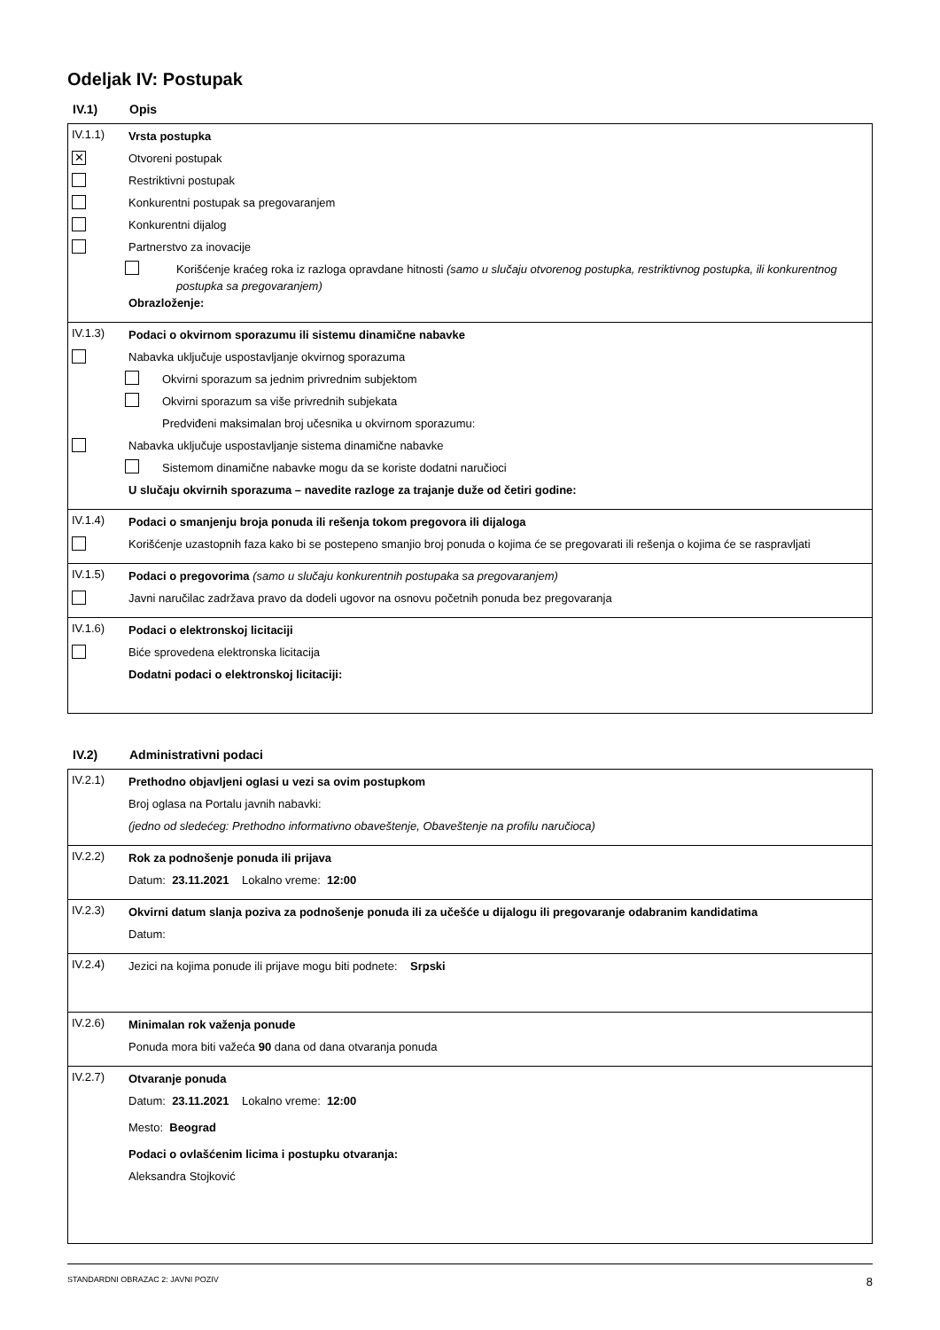Odeljak IV: Postupak
IV.1) Opis
IV.1.1)
Vrsta postupka
✕
Otvoreni postupak
Restriktivni postupak
Konkurentni postupak sa pregovaranjem
Konkurentni dijalog
Partnerstvo za inovacije
Korišćenje kraćeg roka iz razloga opravdane hitnosti (samo u slučaju otvorenog postupka, restriktivnog postupka, ili konkurentnog postupka sa pregovaranjem)
Obrazloženje:
IV.1.3)
Podaci o okvirnom sporazumu ili sistemu dinamične nabavke
Nabavka uključuje uspostavljanje okvirnog sporazuma
Okvirni sporazum sa jednim privrednim subjektom
Okvirni sporazum sa više privrednih subjekata
Predviđeni maksimalan broj učesnika u okvirnom sporazumu:
Nabavka uključuje uspostavljanje sistema dinamične nabavke
Sistemom dinamične nabavke mogu da se koriste dodatni naručioci
U slučaju okvirnih sporazuma – navedite razloge za trajanje duže od četiri godine:
IV.1.4)
Podaci o smanjenju broja ponuda ili rešenja tokom pregovora ili dijaloga
Korišćenje uzastopnih faza kako bi se postepeno smanjio broj ponuda o kojima će se pregovarati ili rešenja o kojima će se raspravljati
IV.1.5)
Podaci o pregovorima (samo u slučaju konkurentnih postupaka sa pregovaranjem)
Javni naručilac zadržava pravo da dodeli ugovor na osnovu početnih ponuda bez pregovaranja
IV.1.6)
Podaci o elektronskoj licitaciji
Biće sprovedena elektronska licitacija
Dodatni podaci o elektronskoj licitaciji:
IV.2) Administrativni podaci
IV.2.1)
Prethodno objavljeni oglasi u vezi sa ovim postupkom
Broj oglasa na Portalu javnih nabavki:
(jedno od sledećeg: Prethodno informativno obaveštenje, Obaveštenje na profilu naručioca)
IV.2.2)
Rok za podnošenje ponuda ili prijava
Datum: 23.11.2021 Lokalno vreme: 12:00
IV.2.3)
Okvirni datum slanja poziva za podnošenje ponuda ili za učešće u dijalogu ili pregovaranje odabranim kandidatima
Datum:
IV.2.4)
Jezici na kojima ponude ili prijave mogu biti podnete: Srpski
IV.2.6)
Minimalan rok važenja ponude
Ponuda mora biti važeća 90 dana od dana otvaranja ponuda
IV.2.7)
Otvaranje ponuda
Datum: 23.11.2021 Lokalno vreme: 12:00
Mesto: Beograd
Podaci o ovlašćenim licima i postupku otvaranja:
Aleksandra Stojković
STANDARDNI OBRAZAC 2: JAVNI POZIV 8